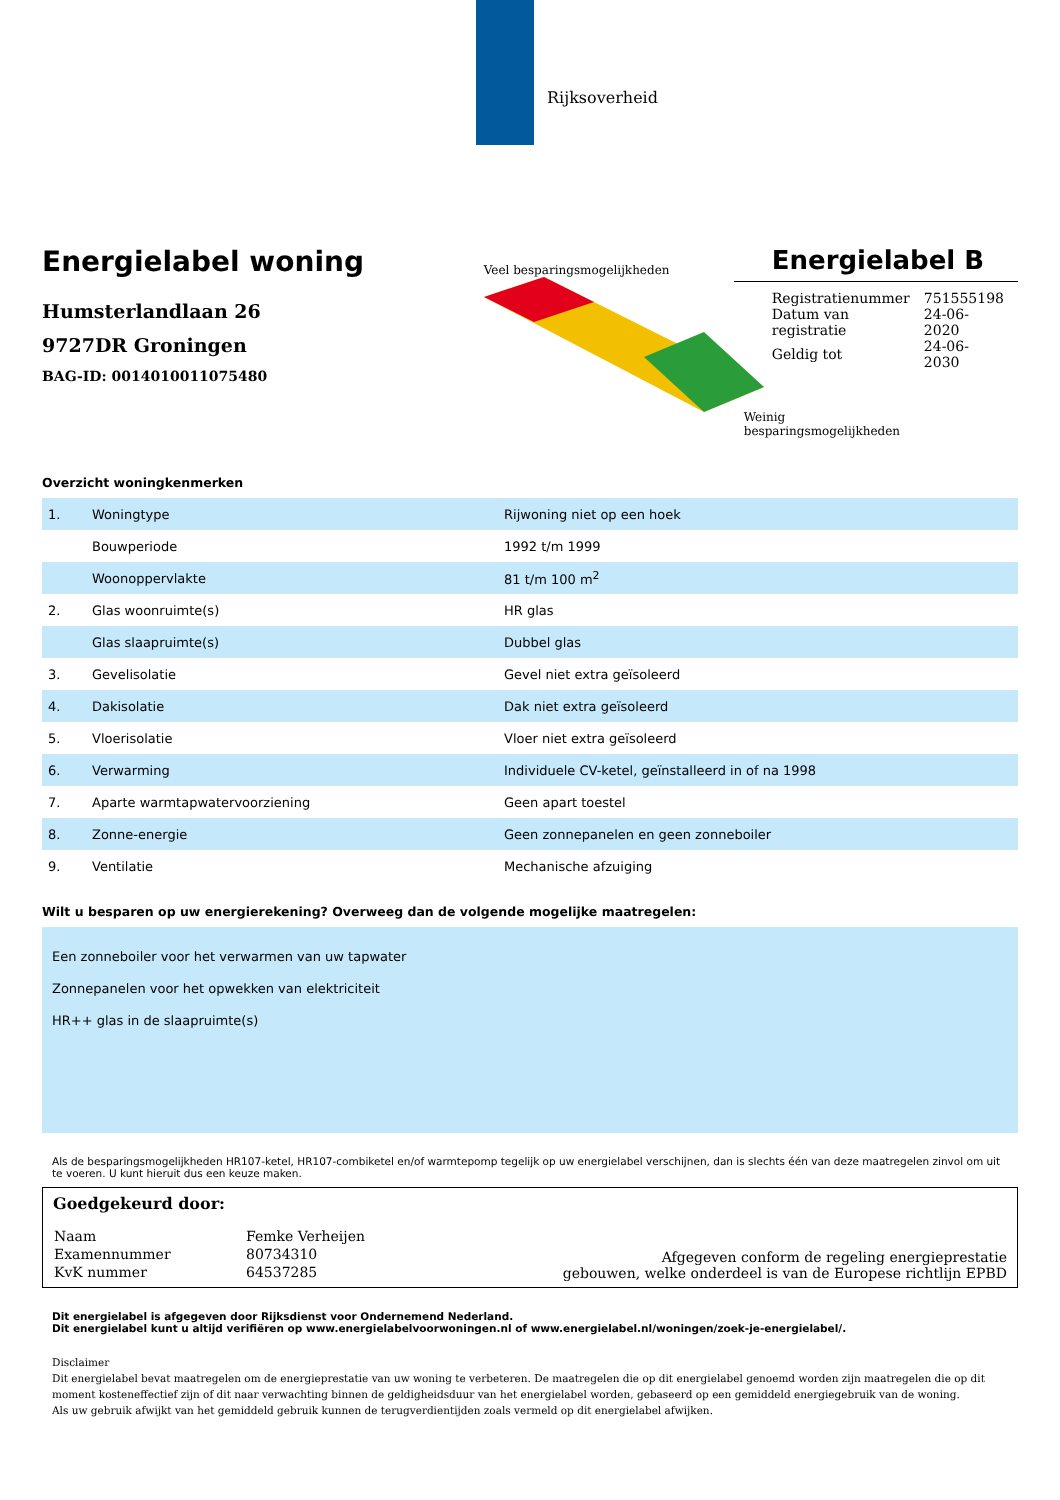Rijksoverheid
Energielabel woning
Humsterlandlaan 26
9727DR Groningen
BAG-ID: 0014010011075480
Veel besparingsmogelijkheden
Weinig besparingsmogelijkheden
Energielabel B
| Registratienummer | 751555198 |
| Datum van registratie | 24-06-2020 |
| Geldig tot | 24-06-2030 |
Overzicht woningkenmerken
| 1. | Woningtype | Rijwoning niet op een hoek |
| | Bouwperiode | 1992 t/m 1999 |
| | Woonoppervlakte | 81 t/m 100 m<sup>2</sup> |
| 2. | Glas woonruimte(s) | HR glas |
| | Glas slaapruimte(s) | Dubbel glas |
| 3. | Gevelisolatie | Gevel niet extra geïsoleerd |
| 4. | Dakisolatie | Dak niet extra geïsoleerd |
| 5. | Vloerisolatie | Vloer niet extra geïsoleerd |
| 6. | Verwarming | Individuele CV-ketel, geïnstalleerd in of na 1998 |
| 7. | Aparte warmtapwatervoorziening | Geen apart toestel |
| 8. | Zonne-energie | Geen zonnepanelen en geen zonneboiler |
| 9. | Ventilatie | Mechanische afzuiging |
Wilt u besparen op uw energierekening? Overweeg dan de volgende mogelijke maatregelen:
Een zonneboiler voor het verwarmen van uw tapwater
Zonnepanelen voor het opwekken van elektriciteit
HR++ glas in de slaapruimte(s)
Als de besparingsmogelijkheden HR107-ketel, HR107-combiketel en/of warmtepomp tegelijk op uw energielabel verschijnen, dan is slechts één van deze maatregelen zinvol om uit te voeren. U kunt hieruit dus een keuze maken.
Goedgekeurd door:
| Naam | Femke Verheijen |
| Examennummer | 80734310 |
| KvK nummer | 64537285 |
Afgegeven conform de regeling energieprestatie
gebouwen, welke onderdeel is van de Europese richtlijn EPBD
Dit energielabel is afgegeven door Rijksdienst voor Ondernemend Nederland.
Dit energielabel kunt u altijd verifiëren op www.energielabelvoorwoningen.nl of www.energielabel.nl/woningen/zoek-je-energielabel/.
Disclaimer
Dit energielabel bevat maatregelen om de energieprestatie van uw woning te verbeteren. De maatregelen die op dit energielabel genoemd worden zijn maatregelen die op dit moment kosteneffectief zijn of dit naar verwachting binnen de geldigheidsduur van het energielabel worden, gebaseerd op een gemiddeld energiegebruik van de woning.
Als uw gebruik afwijkt van het gemiddeld gebruik kunnen de terugverdientijden zoals vermeld op dit energielabel afwijken.